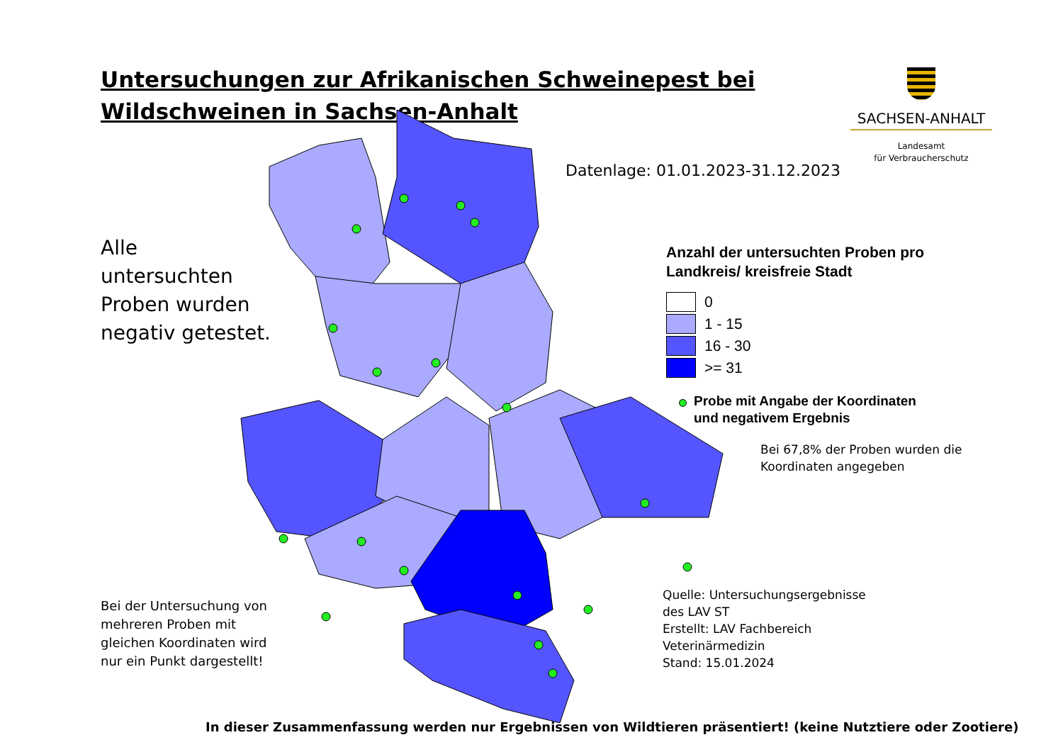Untersuchungen zur Afrikanischen Schweinepest bei Wildschweinen in Sachsen-Anhalt
SACHSEN-ANHALT
Landesamt
für Verbraucherschutz
Datenlage: 01.01.2023-31.12.2023
Alle untersuchten Proben wurden negativ getestet.
Anzahl der untersuchten Proben pro
Landkreis/ kreisfreie Stadt
0
1 - 15
16 - 30
>= 31
Probe mit Angabe der Koordinaten
und negativem Ergebnis
Bei 67,8% der Proben wurden die
Koordinaten angegeben
Bei der Untersuchung von
mehreren Proben mit
gleichen Koordinaten wird
nur ein Punkt dargestellt!
Quelle: Untersuchungsergebnisse
des LAV ST
Erstellt: LAV Fachbereich
Veterinärmedizin
Stand: 15.01.2024
In dieser Zusammenfassung werden nur Ergebnissen von Wildtieren präsentiert! (keine Nutztiere oder Zootiere)